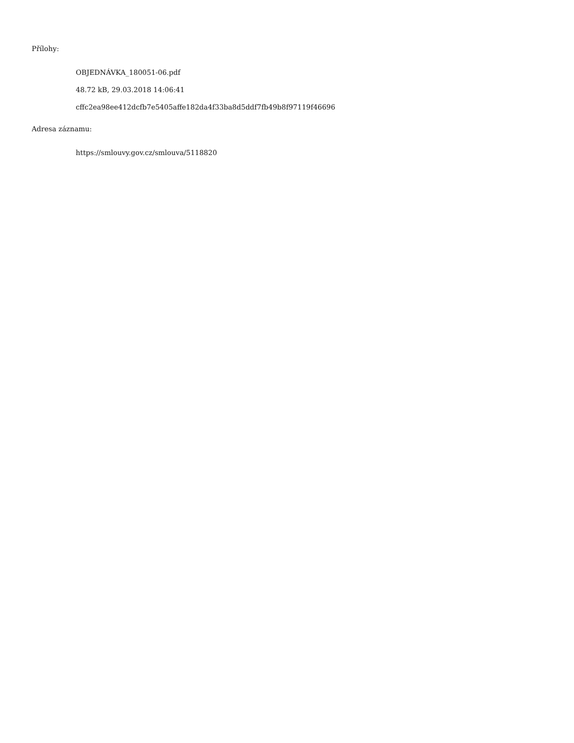Přílohy:
OBJEDNÁVKA_180051-06.pdf
48.72 kB, 29.03.2018 14:06:41
cffc2ea98ee412dcfb7e5405affe182da4f33ba8d5ddf7fb49b8f97119f46696
Adresa záznamu:
https://smlouvy.gov.cz/smlouva/5118820